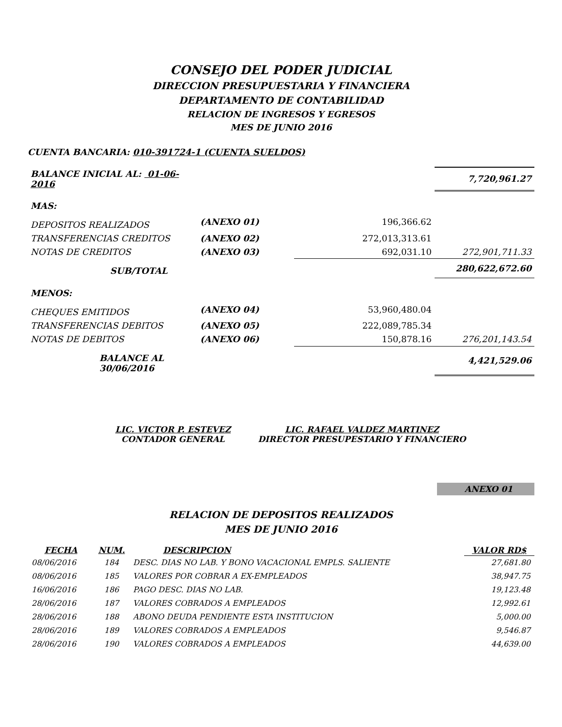CONSEJO DEL PODER JUDICIAL
DIRECCION PRESUPUESTARIA Y FINANCIERA
DEPARTAMENTO DE CONTABILIDAD
RELACION DE INGRESOS Y EGRESOS
MES DE JUNIO 2016
CUENTA BANCARIA: 010-391724-1 (CUENTA SUELDOS)
| BALANCE INICIAL AL: 01-06-2016 | | | 7,720,961.27 |
| MAS: | | | |
| DEPOSITOS REALIZADOS | (ANEXO 01) | 196,366.62 | |
| TRANSFERENCIAS CREDITOS | (ANEXO 02) | 272,013,313.61 | |
| NOTAS DE CREDITOS | (ANEXO 03) | 692,031.10 | 272,901,711.33 |
| SUB/TOTAL | | | 280,622,672.60 |
| MENOS: | | | |
| CHEQUES EMITIDOS | (ANEXO 04) | 53,960,480.04 | |
| TRANSFERENCIAS DEBITOS | (ANEXO 05) | 222,089,785.34 | |
| NOTAS DE DEBITOS | (ANEXO 06) | 150,878.16 | 276,201,143.54 |
| BALANCE AL 30/06/2016 | | | 4,421,529.06 |
LIC. VICTOR P. ESTEVEZ
CONTADOR GENERAL
LIC. RAFAEL VALDEZ MARTINEZ
DIRECTOR PRESUPESTARIO Y FINANCIERO
ANEXO 01
RELACION DE DEPOSITOS REALIZADOS
MES DE JUNIO 2016
| FECHA | NUM. | DESCRIPCION | VALOR RD$ |
| --- | --- | --- | --- |
| 08/06/2016 | 184 | DESC. DIAS NO LAB. Y BONO VACACIONAL EMPLS. SALIENTE | 27,681.80 |
| 08/06/2016 | 185 | VALORES POR COBRAR A EX-EMPLEADOS | 38,947.75 |
| 16/06/2016 | 186 | PAGO DESC. DIAS NO LAB. | 19,123.48 |
| 28/06/2016 | 187 | VALORES COBRADOS A EMPLEADOS | 12,992.61 |
| 28/06/2016 | 188 | ABONO DEUDA PENDIENTE ESTA INSTITUCION | 5,000.00 |
| 28/06/2016 | 189 | VALORES COBRADOS A EMPLEADOS | 9,546.87 |
| 28/06/2016 | 190 | VALORES COBRADOS A EMPLEADOS | 44,639.00 |